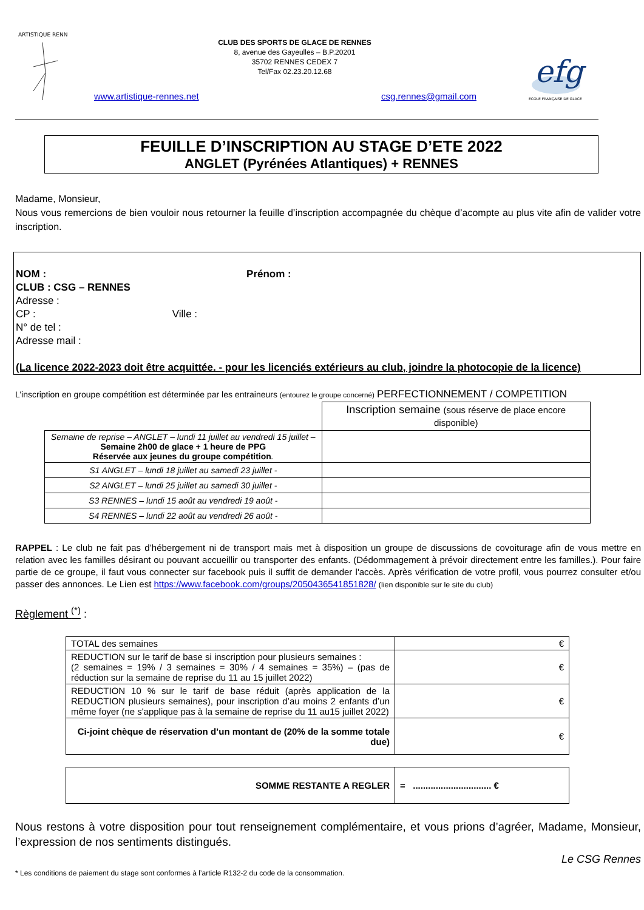ARTISTIQUE RENN
CLUB DES SPORTS DE GLACE DE RENNES
8, avenue des Gayeulles – B.P.20201
35702 RENNES CEDEX 7
Tel/Fax 02.23.20.12.68
efg
ECOLE FRANÇAISE DE GLACE
www.artistique-rennes.net csg.rennes@gmail.com
FEUILLE D’INSCRIPTION AU STAGE D’ETE 2022
ANGLET (Pyrénées Atlantiques) + RENNES
Madame, Monsieur,
Nous vous remercions de bien vouloir nous retourner la feuille d’inscription accompagnée du chèque d’acompte au plus vite afin de valider votre inscription.
NOM : Prénom :
CLUB : CSG – RENNES
Adresse :
CP : Ville :
N° de tel :
Adresse mail :
(La licence 2022-2023 doit être acquittée. - pour les licenciés extérieurs au club, joindre la photocopie de la licence)
L’inscription en groupe compétition est déterminée par les entraineurs (entourez le groupe concerné) PERFECTIONNEMENT / COMPETITION
| | Inscription semaine (sous réserve de place encore disponible) |
| Semaine de reprise – ANGLET – lundi 11 juillet au vendredi 15 juillet – Semaine 2h00 de glace + 1 heure de PPG Réservée aux jeunes du groupe compétition . | |
| S1 ANGLET – lundi 18 juillet au samedi 23 juillet - | |
| S2 ANGLET – lundi 25 juillet au samedi 30 juillet - | |
| S3 RENNES – lundi 15 août au vendredi 19 août - | |
| S4 RENNES – lundi 22 août au vendredi 26 août - | |
RAPPEL : Le club ne fait pas d’hébergement ni de transport mais met à disposition un groupe de discussions de covoiturage afin de vous mettre en relation avec les familles désirant ou pouvant accueillir ou transporter des enfants. (Dédommagement à prévoir directement entre les familles.). Pour faire partie de ce groupe, il faut vous connecter sur facebook puis il suffit de demander l'accès. Après vérification de votre profil, vous pourrez consulter et/ou passer des annonces. Le Lien est https://www.facebook.com/groups/2050436541851828/ (lien disponible sur le site du club)
Règlement <sup>(*)</sup> :
| TOTAL des semaines | € |
| REDUCTION sur le tarif de base si inscription pour plusieurs semaines : (2 semaines = 19% / 3 semaines = 30% / 4 semaines = 35%) – (pas de réduction sur la semaine de reprise du 11 au 15 juillet 2022) | € |
| REDUCTION 10 % sur le tarif de base réduit (après application de la REDUCTION plusieurs semaines), pour inscription d’au moins 2 enfants d’un même foyer (ne s'applique pas à la semaine de reprise du 11 au15 juillet 2022) | € |
| Ci-joint chèque de réservation d’un montant de (20% de la somme totale due) | € |
| SOMME RESTANTE A REGLER | = ............................... € |
Nous restons à votre disposition pour tout renseignement complémentaire, et vous prions d’agréer, Madame, Monsieur, l’expression de nos sentiments distingués.
Le CSG Rennes
* Les conditions de paiement du stage sont conformes à l’article R132-2 du code de la consommation.